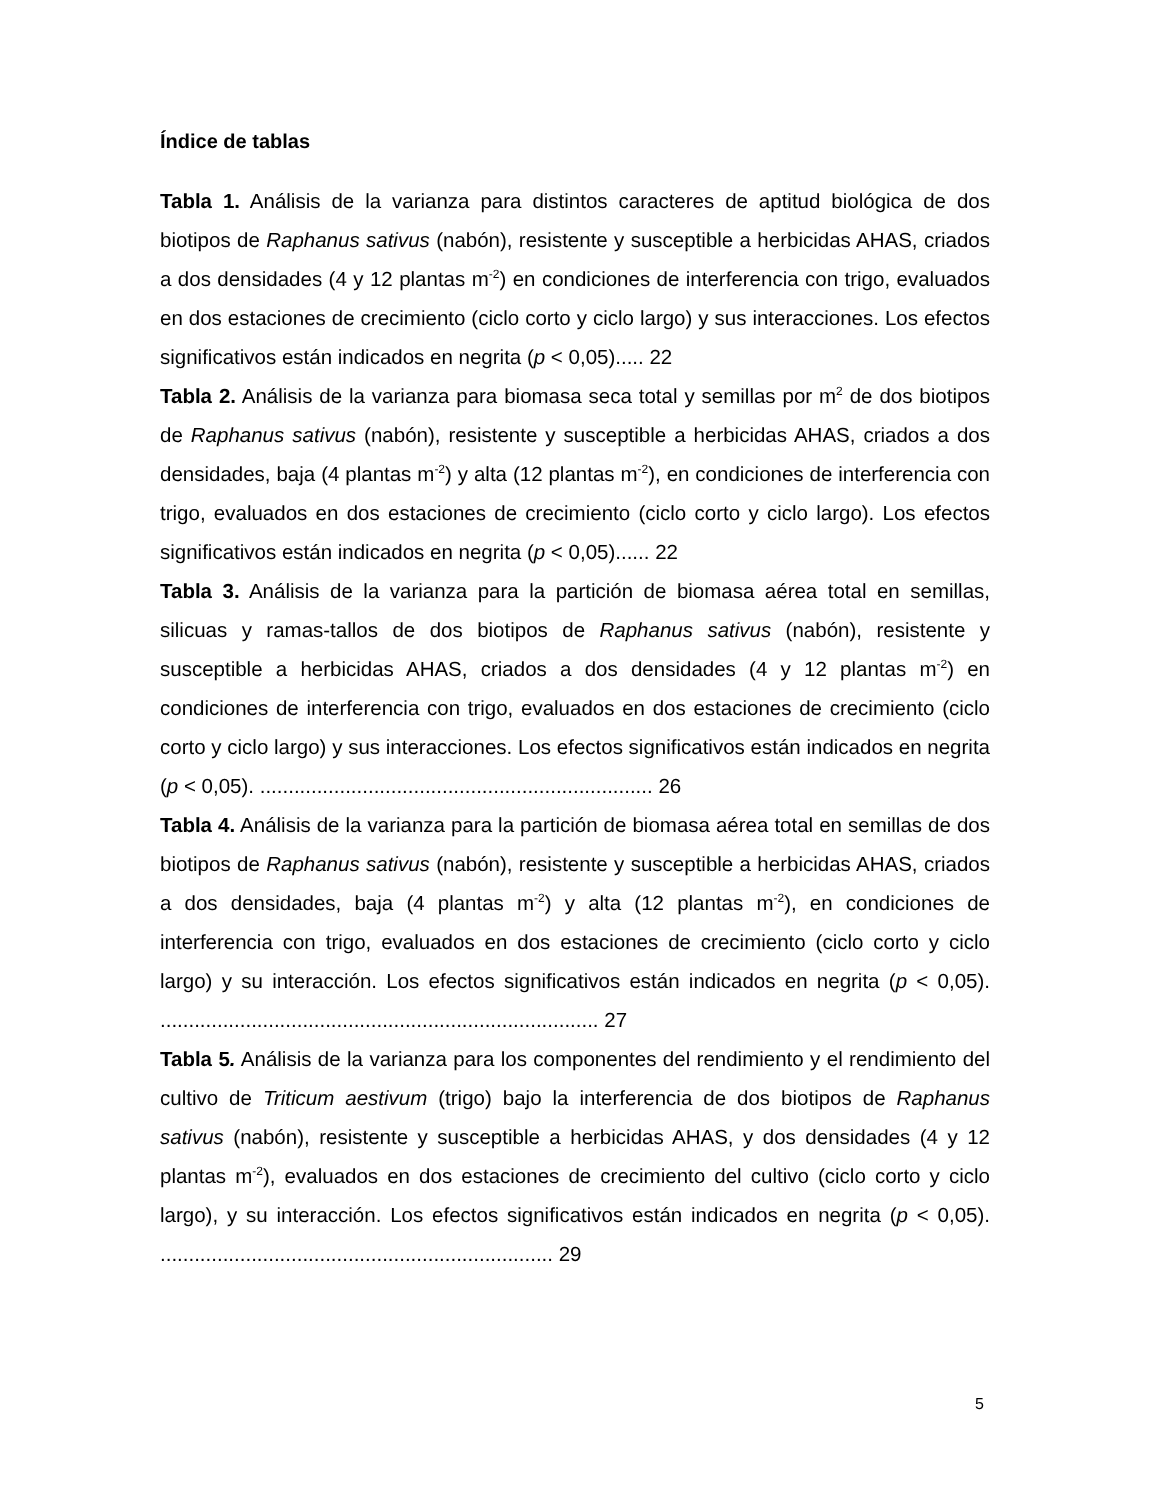Índice de tablas
Tabla 1. Análisis de la varianza para distintos caracteres de aptitud biológica de dos biotipos de Raphanus sativus (nabón), resistente y susceptible a herbicidas AHAS, criados a dos densidades (4 y 12 plantas m<sup>-2</sup>) en condiciones de interferencia con trigo, evaluados en dos estaciones de crecimiento (ciclo corto y ciclo largo) y sus interacciones. Los efectos significativos están indicados en negrita (p < 0,05)..... 22
Tabla 2. Análisis de la varianza para biomasa seca total y semillas por m<sup>2</sup> de dos biotipos de Raphanus sativus (nabón), resistente y susceptible a herbicidas AHAS, criados a dos densidades, baja (4 plantas m<sup>-2</sup>) y alta (12 plantas m<sup>-2</sup>), en condiciones de interferencia con trigo, evaluados en dos estaciones de crecimiento (ciclo corto y ciclo largo). Los efectos significativos están indicados en negrita (p < 0,05)...... 22
Tabla 3. Análisis de la varianza para la partición de biomasa aérea total en semillas, silicuas y ramas-tallos de dos biotipos de Raphanus sativus (nabón), resistente y susceptible a herbicidas AHAS, criados a dos densidades (4 y 12 plantas m<sup>-2</sup>) en condiciones de interferencia con trigo, evaluados en dos estaciones de crecimiento (ciclo corto y ciclo largo) y sus interacciones. Los efectos significativos están indicados en negrita (p < 0,05). ..................................................................... 26
Tabla 4. Análisis de la varianza para la partición de biomasa aérea total en semillas de dos biotipos de Raphanus sativus (nabón), resistente y susceptible a herbicidas AHAS, criados a dos densidades, baja (4 plantas m<sup>-2</sup>) y alta (12 plantas m<sup>-2</sup>), en condiciones de interferencia con trigo, evaluados en dos estaciones de crecimiento (ciclo corto y ciclo largo) y su interacción. Los efectos significativos están indicados en negrita (p < 0,05). ............................................................................. 27
Tabla 5. Análisis de la varianza para los componentes del rendimiento y el rendimiento del cultivo de Triticum aestivum (trigo) bajo la interferencia de dos biotipos de Raphanus sativus (nabón), resistente y susceptible a herbicidas AHAS, y dos densidades (4 y 12 plantas m<sup>-2</sup>), evaluados en dos estaciones de crecimiento del cultivo (ciclo corto y ciclo largo), y su interacción. Los efectos significativos están indicados en negrita (p < 0,05). ..................................................................... 29
5